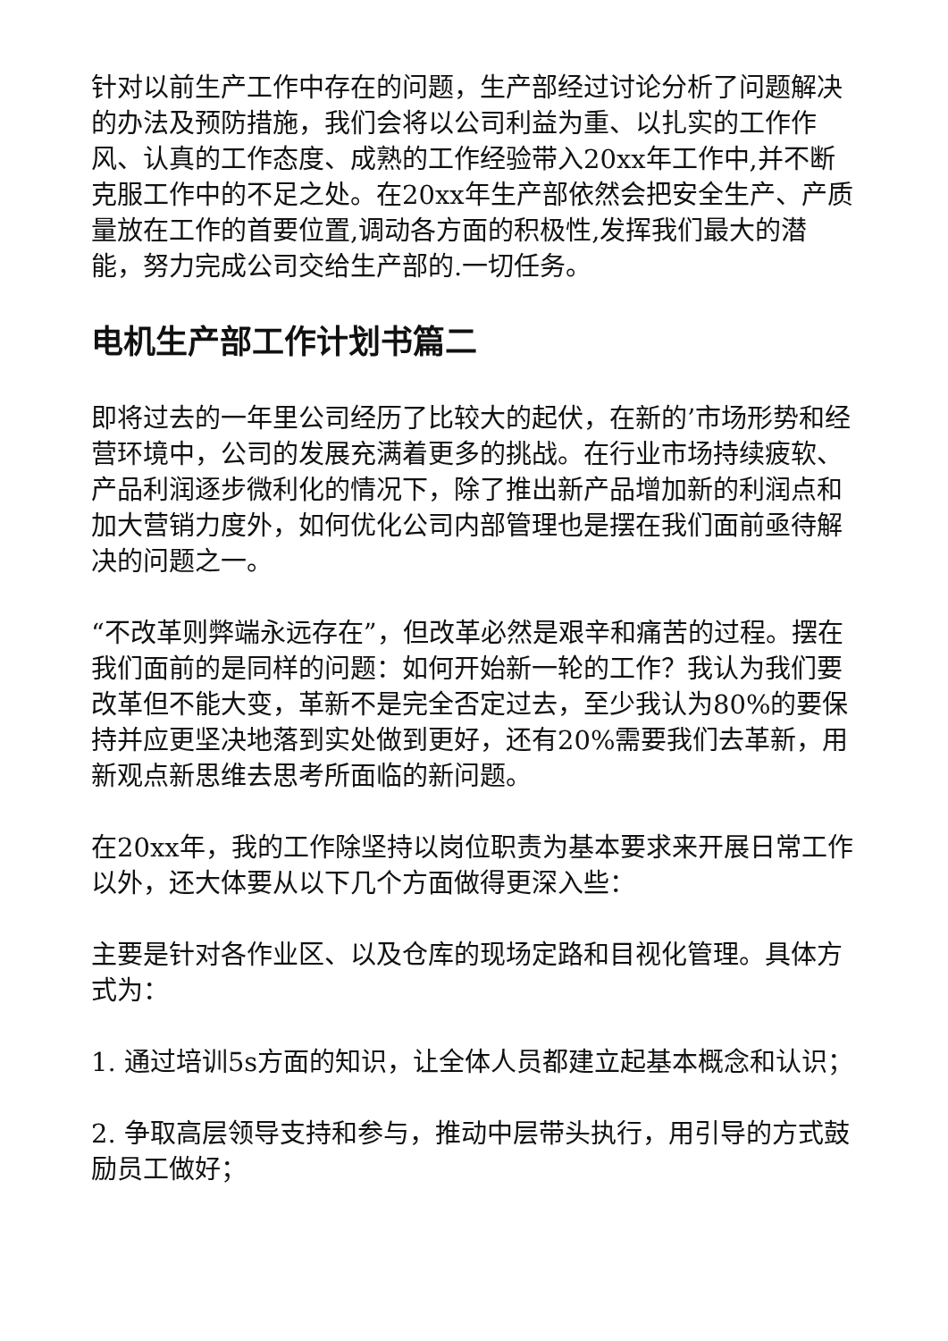针对以前生产工作中存在的问题，生产部经过讨论分析了问题解决的办法及预防措施，我们会将以公司利益为重、以扎实的工作作风、认真的工作态度、成熟的工作经验带入20xx年工作中,并不断克服工作中的不足之处。在20xx年生产部依然会把安全生产、产质量放在工作的首要位置,调动各方面的积极性,发挥我们最大的潜能，努力完成公司交给生产部的.一切任务。
电机生产部工作计划书篇二
即将过去的一年里公司经历了比较大的起伏，在新的’市场形势和经营环境中，公司的发展充满着更多的挑战。在行业市场持续疲软、产品利润逐步微利化的情况下，除了推出新产品增加新的利润点和加大营销力度外，如何优化公司内部管理也是摆在我们面前亟待解决的问题之一。
“不改革则弊端永远存在”，但改革必然是艰辛和痛苦的过程。摆在我们面前的是同样的问题：如何开始新一轮的工作？我认为我们要改革但不能大变，革新不是完全否定过去，至少我认为80%的要保持并应更坚决地落到实处做到更好，还有20%需要我们去革新，用新观点新思维去思考所面临的新问题。
在20xx年，我的工作除坚持以岗位职责为基本要求来开展日常工作以外，还大体要从以下几个方面做得更深入些：
主要是针对各作业区、以及仓库的现场定路和目视化管理。具体方式为：
1. 通过培训5s方面的知识，让全体人员都建立起基本概念和认识；
2. 争取高层领导支持和参与，推动中层带头执行，用引导的方式鼓励员工做好；